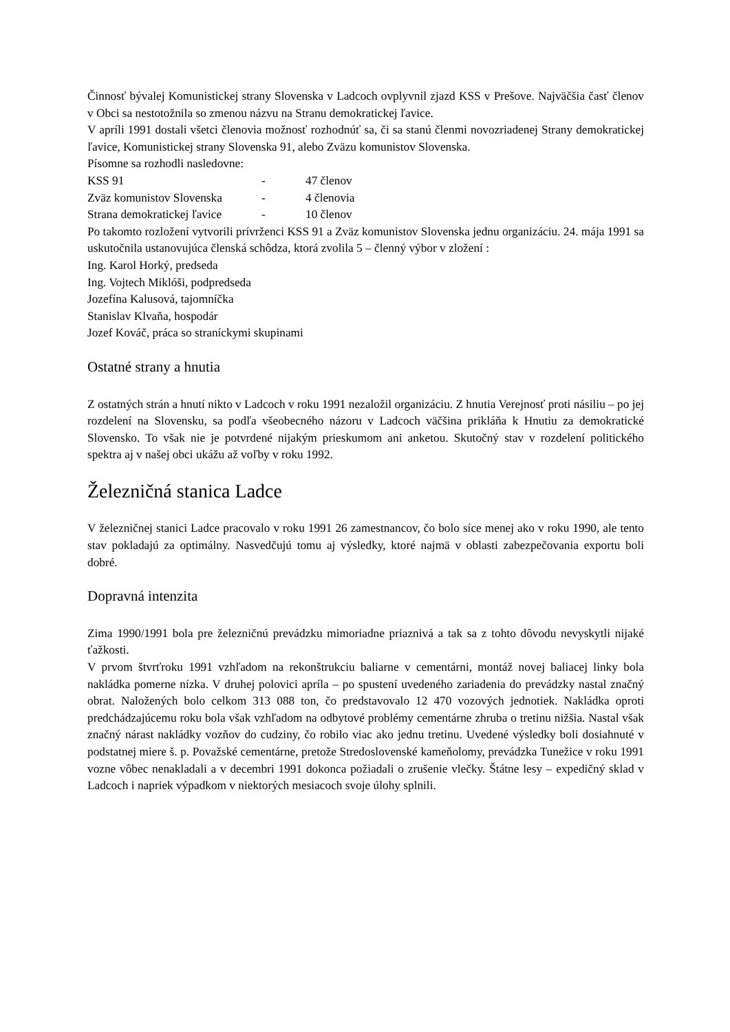Činnosť bývalej Komunistickej strany Slovenska v Ladcoch ovplyvnil zjazd KSS v Prešove. Najväčšia časť členov v Obci sa nestotožnila so zmenou názvu na Stranu demokratickej ľavice.
V apríli 1991 dostali všetci členovia možnosť rozhodnúť sa, či sa stanú členmi novozriadenej Strany demokratickej ľavice, Komunistickej strany Slovenska 91, alebo Zväzu komunistov Slovenska.
Písomne sa rozhodli nasledovne:
| KSS 91 | - | 47 členov |
| Zväz komunistov Slovenska | - | 4 členovia |
| Strana demokratickej ľavice | - | 10 členov |
Po takomto rozložení vytvorili prívrženci KSS 91 a Zväz komunistov Slovenska jednu organizáciu. 24. mája 1991 sa uskutočnila ustanovujúca členská schôdza, ktorá zvolila 5 – členný výbor v zložení :
Ing. Karol Horký, predseda
Ing. Vojtech Miklóši, podpredseda
Jozefína Kalusová, tajomníčka
Stanislav Klvaňa, hospodár
Jozef Kováč, práca so straníckymi skupinami
Ostatné strany a hnutia
Z ostatných strán a hnutí nikto v Ladcoch v roku 1991 nezaložil organizáciu. Z hnutia Verejnosť proti násiliu – po jej rozdelení na Slovensku, sa podľa všeobecného názoru v Ladcoch väčšina prikláňa k Hnutiu za demokratické Slovensko. To však nie je potvrdené nijakým prieskumom ani anketou. Skutočný stav v rozdelení politického spektra aj v našej obci ukážu až voľby v roku 1992.
Železničná stanica Ladce
V železničnej stanici Ladce pracovalo v roku 1991 26 zamestnancov, čo bolo síce menej ako v roku 1990, ale tento stav pokladajú za optimálny. Nasvedčujú tomu aj výsledky, ktoré najmä v oblasti zabezpečovania exportu boli dobré.
Dopravná intenzita
Zima 1990/1991 bola pre železničnú prevádzku mimoriadne priaznivá a tak sa z tohto dôvodu nevyskytli nijaké ťažkosti.
V prvom štvrťroku 1991 vzhľadom na rekonštrukciu baliarne v cementárni, montáž novej baliacej linky bola nakládka pomerne nízka. V druhej polovici apríla – po spustení uvedeného zariadenia do prevádzky nastal značný obrat. Naložených bolo celkom 313 088 ton, čo predstavovalo 12 470 vozových jednotiek. Nakládka oproti predchádzajúcemu roku bola však vzhľadom na odbytové problémy cementárne zhruba o tretinu nižšia. Nastal však značný nárast nakládky vozňov do cudziny, čo robilo viac ako jednu tretinu. Uvedené výsledky boli dosiahnuté v podstatnej miere š. p. Považské cementárne, pretože Stredoslovenské kameňolomy, prevádzka Tunežice v roku 1991 vozne vôbec nenakladali a v decembri 1991 dokonca požiadali o zrušenie vlečky. Štátne lesy – expedičný sklad v Ladcoch i napriek výpadkom v niektorých mesiacoch svoje úlohy splnili.